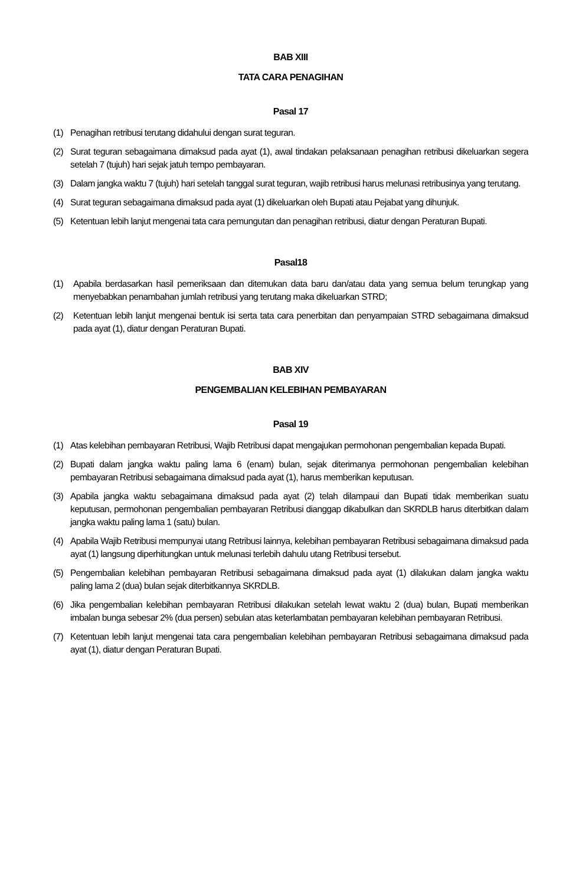BAB XIII
TATA CARA PENAGIHAN
Pasal 17
(1) Penagihan retribusi terutang didahului dengan surat teguran.
(2) Surat teguran sebagaimana dimaksud pada ayat (1), awal tindakan pelaksanaan penagihan retribusi dikeluarkan segera setelah 7 (tujuh) hari sejak jatuh tempo pembayaran.
(3) Dalam jangka waktu 7 (tujuh) hari setelah tanggal surat teguran, wajib retribusi harus melunasi retribusinya yang terutang.
(4) Surat teguran sebagaimana dimaksud pada ayat (1) dikeluarkan oleh Bupati atau Pejabat yang dihunjuk.
(5) Ketentuan lebih lanjut mengenai tata cara pemungutan dan penagihan retribusi, diatur dengan Peraturan Bupati.
Pasal18
(1) Apabila berdasarkan hasil pemeriksaan dan ditemukan data baru dan/atau data yang semua belum terungkap yang menyebabkan penambahan jumlah retribusi yang terutang maka dikeluarkan STRD;
(2) Ketentuan lebih lanjut mengenai bentuk isi serta tata cara penerbitan dan penyampaian STRD sebagaimana dimaksud pada ayat (1), diatur dengan Peraturan Bupati.
BAB XIV
PENGEMBALIAN KELEBIHAN PEMBAYARAN
Pasal 19
(1) Atas kelebihan pembayaran Retribusi, Wajib Retribusi dapat mengajukan permohonan pengembalian kepada Bupati.
(2) Bupati dalam jangka waktu paling lama 6 (enam) bulan, sejak diterimanya permohonan pengembalian kelebihan pembayaran Retribusi sebagaimana dimaksud pada ayat (1), harus memberikan keputusan.
(3) Apabila jangka waktu sebagaimana dimaksud pada ayat (2) telah dilampaui dan Bupati tidak memberikan suatu keputusan, permohonan pengembalian pembayaran Retribusi dianggap dikabulkan dan SKRDLB harus diterbitkan dalam jangka waktu paling lama 1 (satu) bulan.
(4) Apabila Wajib Retribusi mempunyai utang Retribusi lainnya, kelebihan pembayaran Retribusi sebagaimana dimaksud pada ayat (1) langsung diperhitungkan untuk melunasi terlebih dahulu utang Retribusi tersebut.
(5) Pengembalian kelebihan pembayaran Retribusi sebagaimana dimaksud pada ayat (1) dilakukan dalam jangka waktu paling lama 2 (dua) bulan sejak diterbitkannya SKRDLB.
(6) Jika pengembalian kelebihan pembayaran Retribusi dilakukan setelah lewat waktu 2 (dua) bulan, Bupati memberikan imbalan bunga sebesar 2% (dua persen) sebulan atas keterlambatan pembayaran kelebihan pembayaran Retribusi.
(7) Ketentuan lebih lanjut mengenai tata cara pengembalian kelebihan pembayaran Retribusi sebagaimana dimaksud pada ayat (1), diatur dengan Peraturan Bupati.